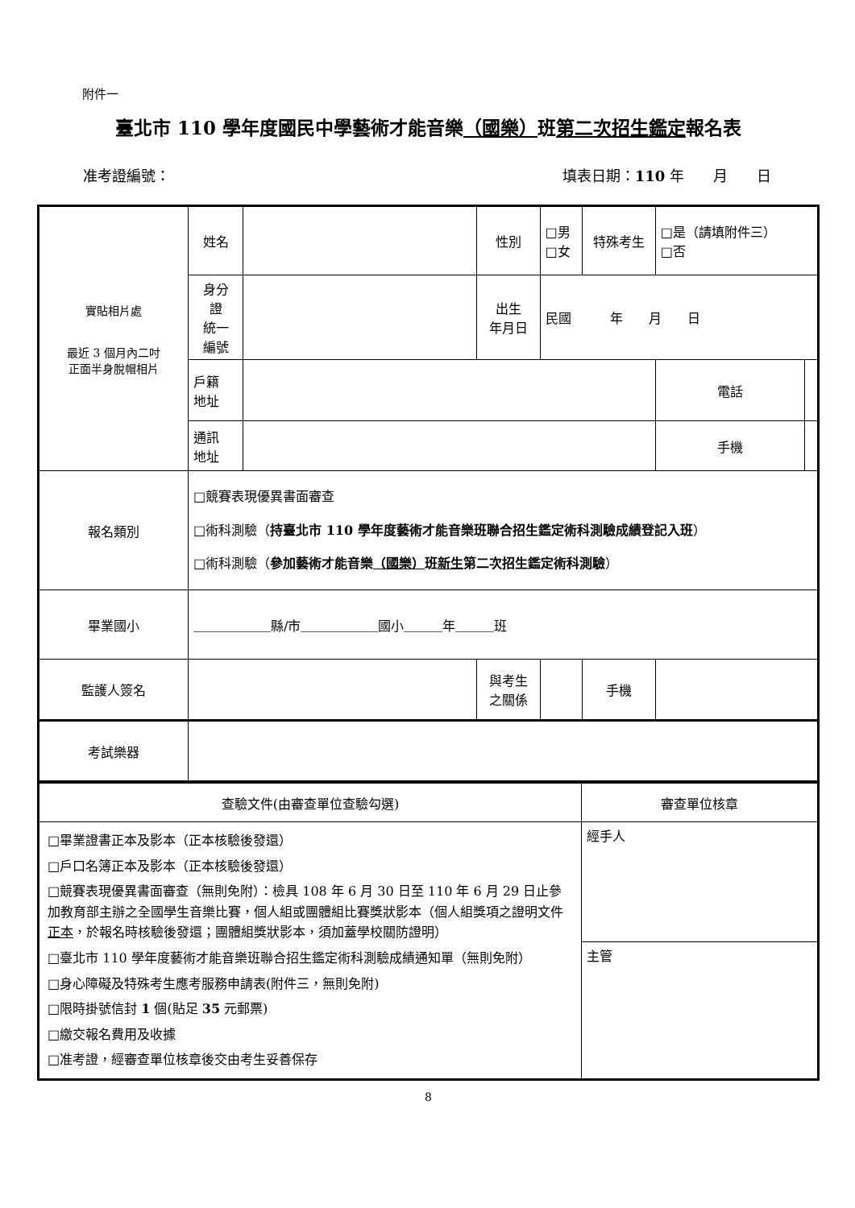附件一
臺北市 110 學年度國民中學藝術才能音樂（國樂）班第二次招生鑑定報名表
准考證編號： 填表日期：110 年　　月　　日
| 實貼相片處 最近 3 個月內二吋 正面半身脫帽相片 | 姓名 | | 性別 | □男 □女 | 特殊考生 | □是（請填附件三） □否 | |
| | 身分 證 統一 編號 | | 出生 年月日 | 民國 年 月 日 | | | |
| | 戶籍 地址 | | | | | 電話 | |
| | 通訊 地址 | | | | | 手機 | |
| 報名類別 | □競賽表現優異書面審查 □術科測驗（ 持臺北市 110 學年度藝術才能音樂班聯合招生鑑定術科測驗成績登記入班 ） □術科測驗（ 參加藝術才能音樂 （國樂） 班 新生 第二次招生鑑定術科測驗 ） | | | | | | |
| 畢業國小 | ＿＿＿＿＿＿縣/市＿＿＿＿＿＿國小＿＿＿年＿＿＿班 | | | | | | |
| 監護人簽名 | | | 與考生 之關係 | | 手機 | | |
| 考試樂器 | | | | | | | |
| 查驗文件(由審查單位查驗勾選) | 審查單位核章 |
| □畢業證書正本及影本（正本核驗後發還） □戶口名簿正本及影本（正本核驗後發還） □競賽表現優異書面審查（無則免附）：檢具 108 年 6 月 30 日至 110 年 6 月 29 日止參加教育部主辦之全國學生音樂比賽，個人組或團體組比賽獎狀影本（個人組獎項之證明文件 正本 ，於報名時核驗後發還；團體組獎狀影本，須加蓋學校關防證明） □臺北市 110 學年度藝術才能音樂班聯合招生鑑定術科測驗成績通知單（無則免附） □身心障礙及特殊考生應考服務申請表(附件三，無則免附) □限時掛號信封 1 個(貼足 35 元郵票) □繳交報名費用及收據 □准考證，經審查單位核章後交由考生妥善保存 | 經手人 |
| | 主管 |
8